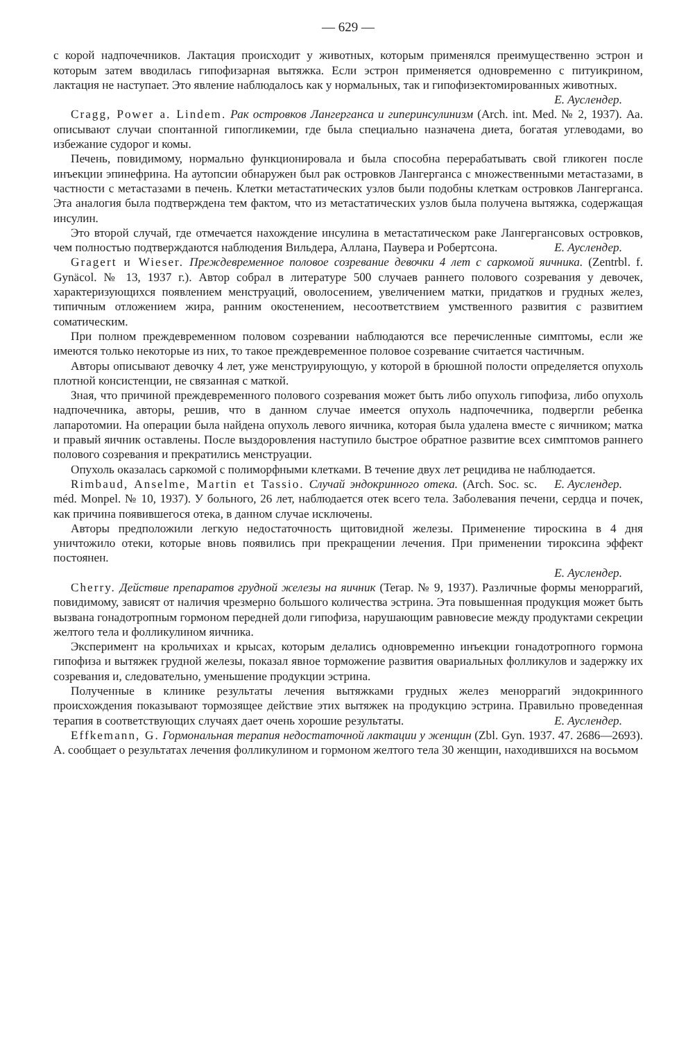— 629 —
с корой надпочечников. Лактация происходит у животных, которым применялся преимущественно эстрон и которым затем вводилась гипофизарная вытяжка. Если эстрон применяется одновременно с питуикрином, лактация не наступает. Это явление наблюдалось как у нормальных, так и гипофизектомированных животных.
Е. Ауслендер.
Cragg, Power a. Lindem. Рак островков Лангерганса и гиперинсулинизм (Arch. int. Med. № 2, 1937). Аа. описывают случаи спонтанной гипогликемии, где была специально назначена диета, богатая углеводами, во избежание судорог и комы.
Печень, повидимому, нормально функционировала и была способна перерабатывать свой гликоген после инъекции эпинефрина. На аутопсии обнаружен был рак островков Лангерганса с множественными метастазами, в частности с метастазами в печень. Клетки метастатических узлов были подобны клеткам островков Лангерганса. Эта аналогия была подтверждена тем фактом, что из метастатических узлов была получена вытяжка, содержащая инсулин.
Это второй случай, где отмечается нахождение инсулина в метастатическом раке Лангергансовых островков, чем полностью подтверждаются наблюдения Вильдера, Аллана, Паувера и Робертсона. Е. Ауслендер.
Gragert и Wieser. Преждевременное половое созревание девочки 4 лет с саркомой яичника. (Zentrbl. f. Gynäcol. № 13, 1937 г.). Автор собрал в литературе 500 случаев раннего полового созревания у девочек, характеризующихся появлением менструаций, оволосением, увеличением матки, придатков и грудных желез, типичным отложением жира, ранним окостенением, несоответствием умственного развития с развитием соматическим.
При полном преждевременном половом созревании наблюдаются все перечисленные симптомы, если же имеются только некоторые из них, то такое преждевременное половое созревание считается частичным.
Авторы описывают девочку 4 лет, уже менструирующую, у которой в брюшной полости определяется опухоль плотной консистенции, не связанная с маткой.
Зная, что причиной преждевременного полового созревания может быть либо опухоль гипофиза, либо опухоль надпочечника, авторы, решив, что в данном случае имеется опухоль надпочечника, подвергли ребенка лапаротомии. На операции была найдена опухоль левого яичника, которая была удалена вместе с яичником; матка и правый яичник оставлены. После выздоровления наступило быстрое обратное развитие всех симптомов раннего полового созревания и прекратились менструации.
Опухоль оказалась саркомой с полиморфными клетками. В течение двух лет рецидива не наблюдается. Е. Ауслендер.
Rimbaud, Anselme, Martin et Tassio. Случай эндокринного отека. (Arch. Soc. sc. méd. Monpel. № 10, 1937). У больного, 26 лет, наблюдается отек всего тела. Заболевания печени, сердца и почек, как причина появившегося отека, в данном случае исключены.
Авторы предположили легкую недостаточность щитовидной железы. Применение тироскина в 4 дня уничтожило отеки, которые вновь появились при прекращении лечения. При применении тироксина эффект постоянен.
Е. Ауслендер.
Cherry. Действие препаратов грудной железы на яичник (Terap. № 9, 1937). Различные формы меноррагий, повидимому, зависят от наличия чрезмерно большого количества эстрина. Эта повышенная продукция может быть вызвана гонадотропным гормоном передней доли гипофиза, нарушающим равновесие между продуктами секреции желтого тела и фолликулином яичника.
Эксперимент на крольчихах и крысах, которым делались одновременно инъекции гонадотропного гормона гипофиза и вытяжек грудной железы, показал явное торможение развития овариальных фолликулов и задержку их созревания и, следовательно, уменьшение продукции эстрина.
Полученные в клинике результаты лечения вытяжками грудных желез меноррагий эндокринного происхождения показывают тормозящее действие этих вытяжек на продукцию эстрина. Правильно проведенная терапия в соответствующих случаях дает очень хорошие результаты. Е. Ауслендер.
Effkemann, G. Гормональная терапия недостаточной лактации у женщин (Zbl. Gyn. 1937. 47. 2686—2693). А. сообщает о результатах лечения фолликулином и гормоном желтого тела 30 женщин, находившихся на восьмом